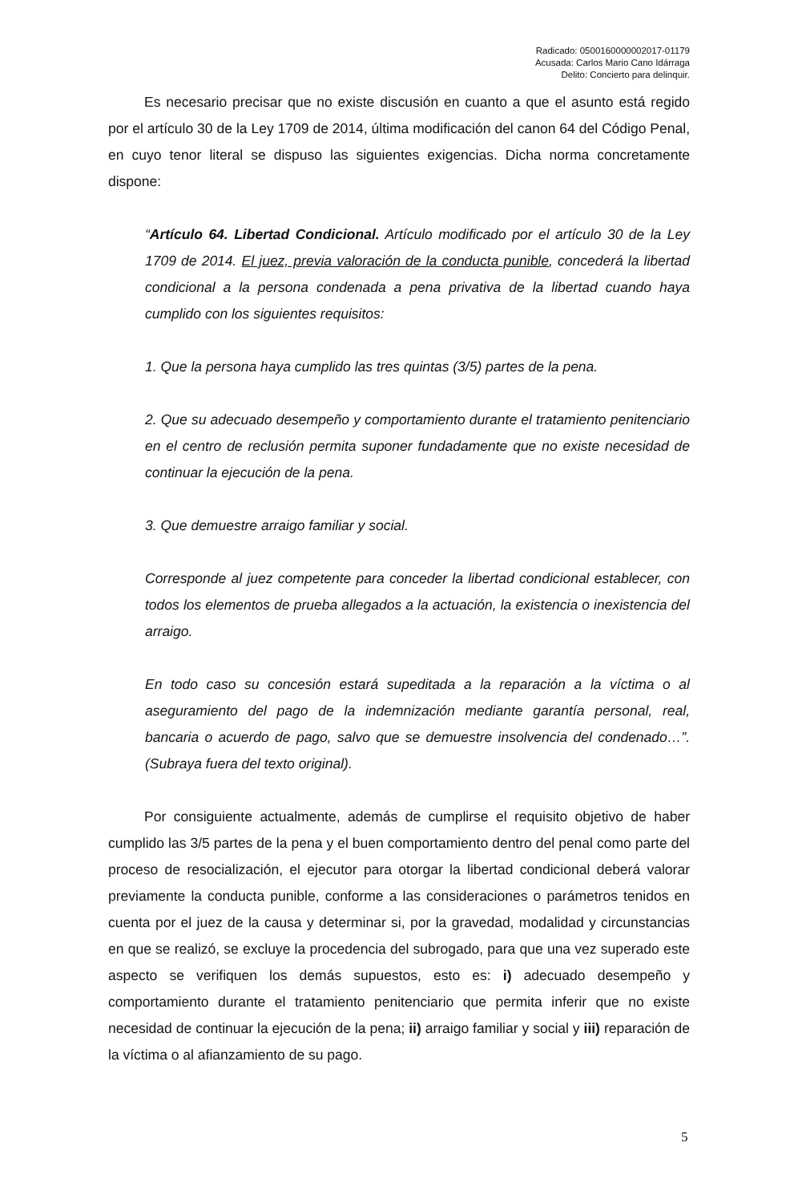Radicado: 0500160000002017-01179
Acusada: Carlos Mario Cano Idárraga
Delito: Concierto para delinquir.
Es necesario precisar que no existe discusión en cuanto a que el asunto está regido por el artículo 30 de la Ley 1709 de 2014, última modificación del canon 64 del Código Penal, en cuyo tenor literal se dispuso las siguientes exigencias. Dicha norma concretamente dispone:
“Artículo 64. Libertad Condicional. Artículo modificado por el artículo 30 de la Ley 1709 de 2014. El juez, previa valoración de la conducta punible, concederá la libertad condicional a la persona condenada a pena privativa de la libertad cuando haya cumplido con los siguientes requisitos:
1. Que la persona haya cumplido las tres quintas (3/5) partes de la pena.
2. Que su adecuado desempeño y comportamiento durante el tratamiento penitenciario en el centro de reclusión permita suponer fundadamente que no existe necesidad de continuar la ejecución de la pena.
3. Que demuestre arraigo familiar y social.
Corresponde al juez competente para conceder la libertad condicional establecer, con todos los elementos de prueba allegados a la actuación, la existencia o inexistencia del arraigo.
En todo caso su concesión estará supeditada a la reparación a la víctima o al aseguramiento del pago de la indemnización mediante garantía personal, real, bancaria o acuerdo de pago, salvo que se demuestre insolvencia del condenado…”. (Subraya fuera del texto original).
Por consiguiente actualmente, además de cumplirse el requisito objetivo de haber cumplido las 3/5 partes de la pena y el buen comportamiento dentro del penal como parte del proceso de resocialización, el ejecutor para otorgar la libertad condicional deberá valorar previamente la conducta punible, conforme a las consideraciones o parámetros tenidos en cuenta por el juez de la causa y determinar si, por la gravedad, modalidad y circunstancias en que se realizó, se excluye la procedencia del subrogado, para que una vez superado este aspecto se verifiquen los demás supuestos, esto es: i) adecuado desempeño y comportamiento durante el tratamiento penitenciario que permita inferir que no existe necesidad de continuar la ejecución de la pena; ii) arraigo familiar y social y iii) reparación de la víctima o al afianzamiento de su pago.
5